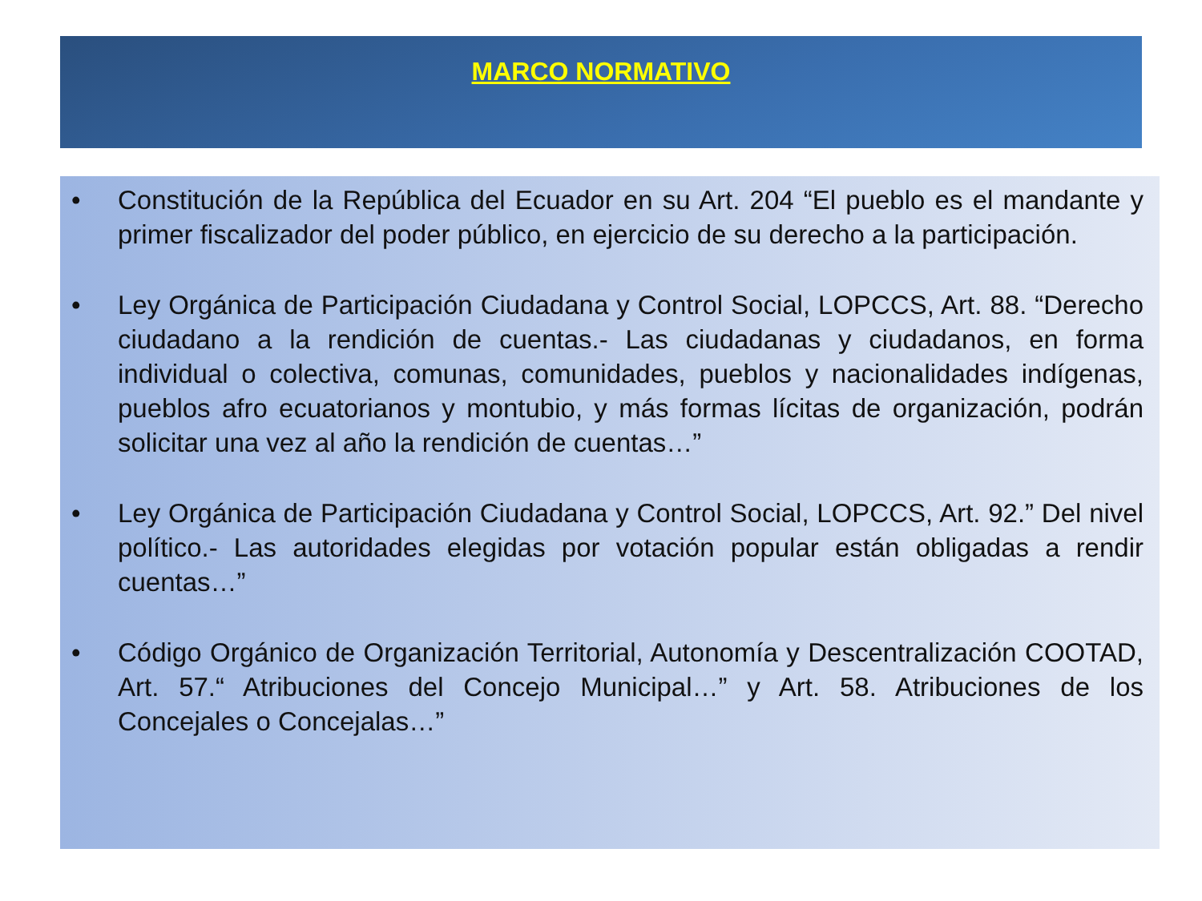MARCO NORMATIVO
• Constitución de la República del Ecuador en su Art. 204 “El pueblo es el mandante y primer fiscalizador del poder público, en ejercicio de su derecho a la participación.
• Ley Orgánica de Participación Ciudadana y Control Social, LOPCCS, Art. 88. “Derecho ciudadano a la rendición de cuentas.- Las ciudadanas y ciudadanos, en forma individual o colectiva, comunas, comunidades, pueblos y nacionalidades indígenas, pueblos afro ecuatorianos y montubio, y más formas lícitas de organización, podrán solicitar una vez al año la rendición de cuentas…”
• Ley Orgánica de Participación Ciudadana y Control Social, LOPCCS, Art. 92.” Del nivel político.- Las autoridades elegidas por votación popular están obligadas a rendir cuentas…”
• Código Orgánico de Organización Territorial, Autonomía y Descentralización COOTAD, Art. 57.“ Atribuciones del Concejo Municipal…” y Art. 58. Atribuciones de los Concejales o Concejalas…”